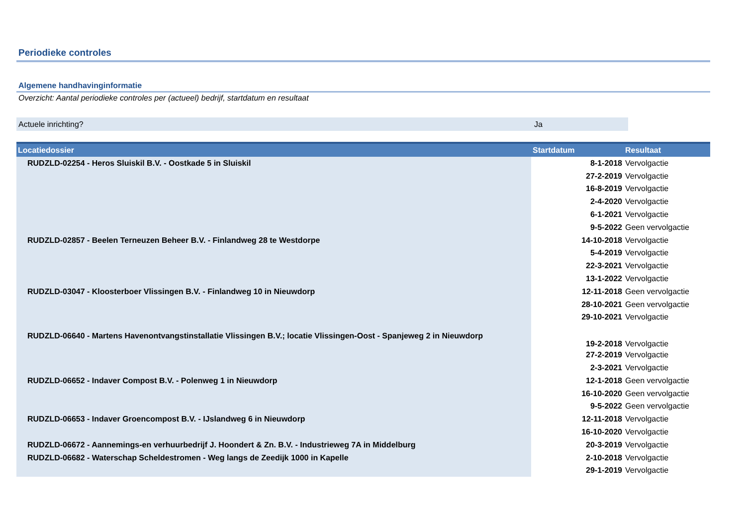Periodieke controles
Algemene handhavinginformatie
Overzicht: Aantal periodieke controles per (actueel) bedrijf, startdatum en resultaat
Actuele inrichting? Ja
| Locatiedossier | Startdatum | Resultaat |
| --- | --- | --- |
| RUDZLD-02254 - Heros Sluiskil B.V. - Oostkade 5 in Sluiskil | 8-1-2018 | Vervolgactie |
| | 27-2-2019 | Vervolgactie |
| | 16-8-2019 | Vervolgactie |
| | 2-4-2020 | Vervolgactie |
| | 6-1-2021 | Vervolgactie |
| | 9-5-2022 | Geen vervolgactie |
| RUDZLD-02857 - Beelen Terneuzen Beheer B.V. - Finlandweg 28 te Westdorpe | 14-10-2018 | Vervolgactie |
| | 5-4-2019 | Vervolgactie |
| | 22-3-2021 | Vervolgactie |
| | 13-1-2022 | Vervolgactie |
| RUDZLD-03047 - Kloosterboer Vlissingen B.V. - Finlandweg 10 in Nieuwdorp | 12-11-2018 | Geen vervolgactie |
| | 28-10-2021 | Geen vervolgactie |
| | 29-10-2021 | Vervolgactie |
| RUDZLD-06640 - Martens Havenontvangstinstallatie Vlissingen B.V.; locatie Vlissingen-Oost - Spanjeweg 2 in Nieuwdorp | 19-2-2018 | Vervolgactie |
| | 27-2-2019 | Vervolgactie |
| | 2-3-2021 | Vervolgactie |
| RUDZLD-06652 - Indaver Compost B.V. - Polenweg 1 in Nieuwdorp | 12-1-2018 | Geen vervolgactie |
| | 16-10-2020 | Geen vervolgactie |
| | 9-5-2022 | Geen vervolgactie |
| RUDZLD-06653 - Indaver Groencompost B.V. - IJslandweg 6 in Nieuwdorp | 12-11-2018 | Vervolgactie |
| | 16-10-2020 | Vervolgactie |
| RUDZLD-06672 - Aannemings-en verhuurbedrijf J. Hoondert & Zn. B.V. - Industrieweg 7A in Middelburg | 20-3-2019 | Vervolgactie |
| RUDZLD-06682 - Waterschap Scheldestromen - Weg langs de Zeedijk 1000 in Kapelle | 2-10-2018 | Vervolgactie |
| | 29-1-2019 | Vervolgactie |